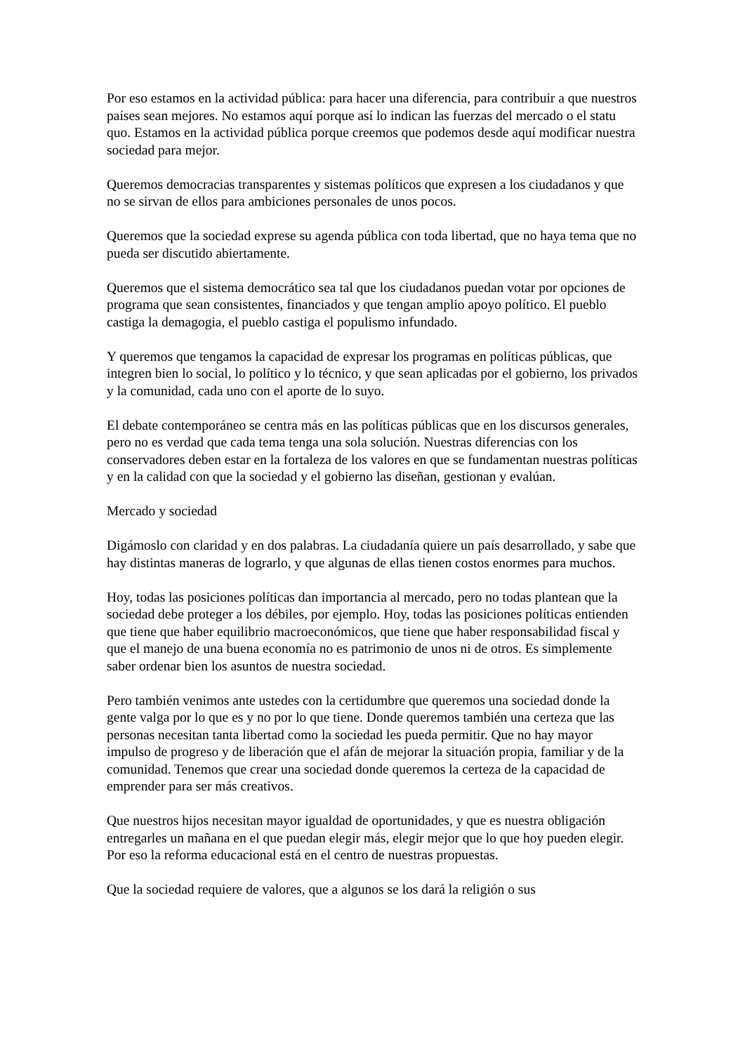Por eso estamos en la actividad pública: para hacer una diferencia, para contribuir a que nuestros países sean mejores. No estamos aquí porque así lo indican las fuerzas del mercado o el statu quo. Estamos en la actividad pública porque creemos que podemos desde aquí modificar nuestra sociedad para mejor.
Queremos democracias transparentes y sistemas políticos que expresen a los ciudadanos y que no se sirvan de ellos para ambiciones personales de unos pocos.
Queremos que la sociedad exprese su agenda pública con toda libertad, que no haya tema que no pueda ser discutido abiertamente.
Queremos que el sistema democrático sea tal que los ciudadanos puedan votar por opciones de programa que sean consistentes, financiados y que tengan amplio apoyo político. El pueblo castiga la demagogia, el pueblo castiga el populismo infundado.
Y queremos que tengamos la capacidad de expresar los programas en políticas públicas, que integren bien lo social, lo político y lo técnico, y que sean aplicadas por el gobierno, los privados y la comunidad, cada uno con el aporte de lo suyo.
El debate contemporáneo se centra más en las políticas públicas que en los discursos generales, pero no es verdad que cada tema tenga una sola solución. Nuestras diferencias con los conservadores deben estar en la fortaleza de los valores en que se fundamentan nuestras políticas y en la calidad con que la sociedad y el gobierno las diseñan, gestionan y evalúan.
Mercado y sociedad
Digámoslo con claridad y en dos palabras. La ciudadanía quiere un país desarrollado, y sabe que hay distintas maneras de lograrlo, y que algunas de ellas tienen costos enormes para muchos.
Hoy, todas las posiciones políticas dan importancia al mercado, pero no todas plantean que la sociedad debe proteger a los débiles, por ejemplo. Hoy, todas las posiciones políticas entienden que tiene que haber equilibrio macroeconómicos, que tiene que haber responsabilidad fiscal y que el manejo de una buena economía no es patrimonio de unos ni de otros. Es simplemente saber ordenar bien los asuntos de nuestra sociedad.
Pero también venimos ante ustedes con la certidumbre que queremos una sociedad donde la gente valga por lo que es y no por lo que tiene. Donde queremos también una certeza que las personas necesitan tanta libertad como la sociedad les pueda permitir. Que no hay mayor impulso de progreso y de liberación que el afán de mejorar la situación propia, familiar y de la comunidad. Tenemos que crear una sociedad donde queremos la certeza de la capacidad de emprender para ser más creativos.
Que nuestros hijos necesitan mayor igualdad de oportunidades, y que es nuestra obligación entregarles un mañana en el que puedan elegir más, elegir mejor que lo que hoy pueden elegir. Por eso la reforma educacional está en el centro de nuestras propuestas.
Que la sociedad requiere de valores, que a algunos se los dará la religión o sus